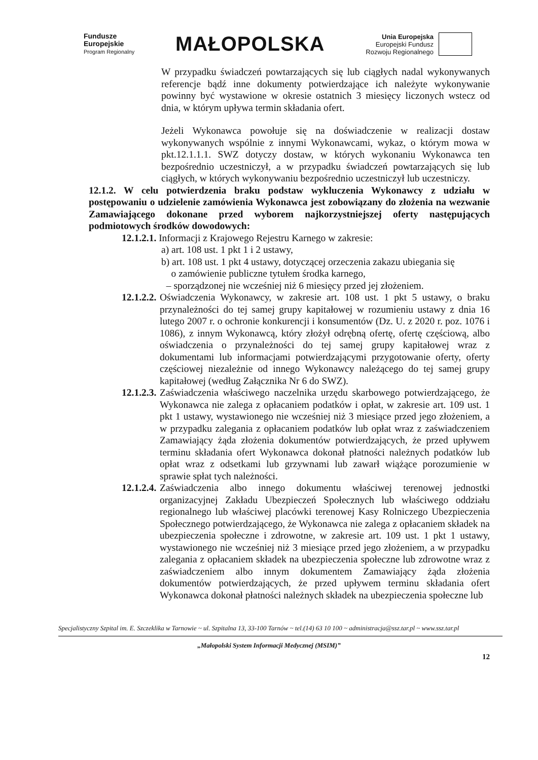Fundusze
Europejskie
Program Regionalny
MAŁOPOLSKA
Unia Europejska
Europejski Fundusz
Rozwoju Regionalnego
W przypadku świadczeń powtarzających się lub ciągłych nadal wykonywanych referencje bądź inne dokumenty potwierdzające ich należyte wykonywanie powinny być wystawione w okresie ostatnich 3 miesięcy liczonych wstecz od dnia, w którym upływa termin składania ofert.
Jeżeli Wykonawca powołuje się na doświadczenie w realizacji dostaw wykonywanych wspólnie z innymi Wykonawcami, wykaz, o którym mowa w pkt.12.1.1.1. SWZ dotyczy dostaw, w których wykonaniu Wykonawca ten bezpośrednio uczestniczył, a w przypadku świadczeń powtarzających się lub ciągłych, w których wykonywaniu bezpośrednio uczestniczył lub uczestniczy.
12.1.2. W celu potwierdzenia braku podstaw wykluczenia Wykonawcy z udziału w postępowaniu o udzielenie zamówienia Wykonawca jest zobowiązany do złożenia na wezwanie Zamawiającego dokonane przed wyborem najkorzystniejszej oferty następujących podmiotowych środków dowodowych:
12.1.2.1. Informacji z Krajowego Rejestru Karnego w zakresie:
a) art. 108 ust. 1 pkt 1 i 2 ustawy,
b) art. 108 ust. 1 pkt 4 ustawy, dotyczącej orzeczenia zakazu ubiegania się
o zamówienie publiczne tytułem środka karnego,
– sporządzonej nie wcześniej niż 6 miesięcy przed jej złożeniem.
12.1.2.2.
Oświadczenia Wykonawcy, w zakresie art. 108 ust. 1 pkt 5 ustawy, o braku przynależności do tej samej grupy kapitałowej w rozumieniu ustawy z dnia 16 lutego 2007 r. o ochronie konkurencji i konsumentów (Dz. U. z 2020 r. poz. 1076 i 1086), z innym Wykonawcą, który złożył odrębną ofertę, ofertę częściową, albo oświadczenia o przynależności do tej samej grupy kapitałowej wraz z dokumentami lub informacjami potwierdzającymi przygotowanie oferty, oferty częściowej niezależnie od innego Wykonawcy należącego do tej samej grupy kapitałowej (według Załącznika Nr 6 do SWZ).
12.1.2.3.
Zaświadczenia właściwego naczelnika urzędu skarbowego potwierdzającego, że Wykonawca nie zalega z opłacaniem podatków i opłat, w zakresie art. 109 ust. 1 pkt 1 ustawy, wystawionego nie wcześniej niż 3 miesiące przed jego złożeniem, a w przypadku zalegania z opłacaniem podatków lub opłat wraz z zaświadczeniem Zamawiający żąda złożenia dokumentów potwierdzających, że przed upływem terminu składania ofert Wykonawca dokonał płatności należnych podatków lub opłat wraz z odsetkami lub grzywnami lub zawarł wiążące porozumienie w sprawie spłat tych należności.
12.1.2.4.
Zaświadczenia albo innego dokumentu właściwej terenowej jednostki organizacyjnej Zakładu Ubezpieczeń Społecznych lub właściwego oddziału regionalnego lub właściwej placówki terenowej Kasy Rolniczego Ubezpieczenia Społecznego potwierdzającego, że Wykonawca nie zalega z opłacaniem składek na ubezpieczenia społeczne i zdrowotne, w zakresie art. 109 ust. 1 pkt 1 ustawy, wystawionego nie wcześniej niż 3 miesiące przed jego złożeniem, a w przypadku zalegania z opłacaniem składek na ubezpieczenia społeczne lub zdrowotne wraz z zaświadczeniem albo innym dokumentem Zamawiający żąda złożenia dokumentów potwierdzających, że przed upływem terminu składania ofert Wykonawca dokonał płatności należnych składek na ubezpieczenia społeczne lub
Specjalistyczny Szpital im. E. Szczeklika w Tarnowie ~ ul. Szpitalna 13, 33-100 Tarnów ~ tel.(14) 63 10 100 ~ administracja@ssz.tar.pl ~ www.ssz.tar.pl
„Małopolski System Informacji Medycznej (MSIM)”
12